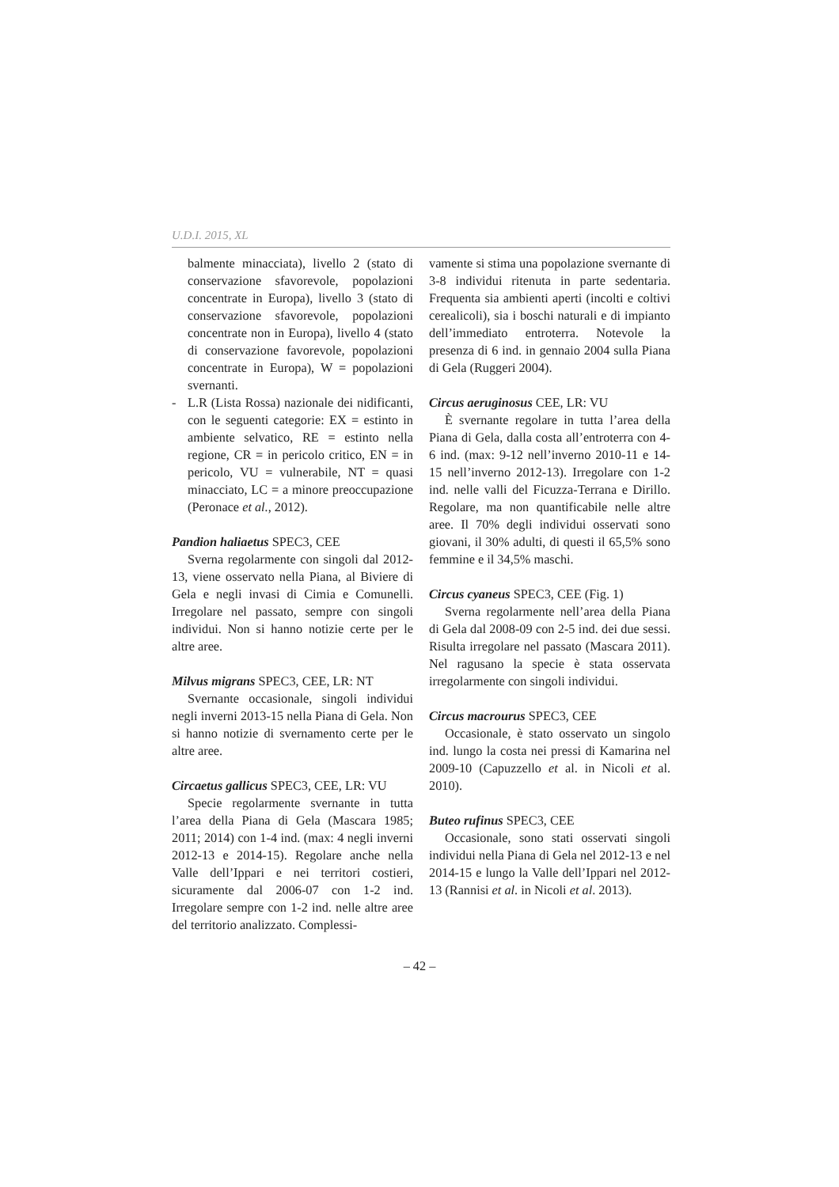U.D.I. 2015, XL
balmente minacciata), livello 2 (stato di conservazione sfavorevole, popolazioni concentrate in Europa), livello 3 (stato di conservazione sfavorevole, popolazioni concentrate non in Europa), livello 4 (stato di conservazione favorevole, popolazioni concentrate in Europa), W = popolazioni svernanti.
- L.R (Lista Rossa) nazionale dei nidificanti, con le seguenti categorie: EX = estinto in ambiente selvatico, RE = estinto nella regione, CR = in pericolo critico, EN = in pericolo, VU = vulnerabile, NT = quasi minacciato, LC = a minore preoccupazione (Peronace et al., 2012).
Pandion haliaetus SPEC3, CEE
Sverna regolarmente con singoli dal 2012-13, viene osservato nella Piana, al Biviere di Gela e negli invasi di Cimia e Comunelli. Irregolare nel passato, sempre con singoli individui. Non si hanno notizie certe per le altre aree.
Milvus migrans SPEC3, CEE, LR: NT
Svernante occasionale, singoli individui negli inverni 2013-15 nella Piana di Gela. Non si hanno notizie di svernamento certe per le altre aree.
Circaetus gallicus SPEC3, CEE, LR: VU
Specie regolarmente svernante in tutta l’area della Piana di Gela (Mascara 1985; 2011; 2014) con 1-4 ind. (max: 4 negli inverni 2012-13 e 2014-15). Regolare anche nella Valle dell’Ippari e nei territori costieri, sicuramente dal 2006-07 con 1-2 ind. Irregolare sempre con 1-2 ind. nelle altre aree del territorio analizzato. Complessi-
vamente si stima una popolazione svernante di 3-8 individui ritenuta in parte sedentaria. Frequenta sia ambienti aperti (incolti e coltivi cerealicoli), sia i boschi naturali e di impianto dell’immediato entroterra. Notevole la presenza di 6 ind. in gennaio 2004 sulla Piana di Gela (Ruggeri 2004).
Circus aeruginosus CEE, LR: VU
È svernante regolare in tutta l’area della Piana di Gela, dalla costa all’entroterra con 4-6 ind. (max: 9-12 nell’inverno 2010-11 e 14-15 nell’inverno 2012-13). Irregolare con 1-2 ind. nelle valli del Ficuzza-Terrana e Dirillo. Regolare, ma non quantificabile nelle altre aree. Il 70% degli individui osservati sono giovani, il 30% adulti, di questi il 65,5% sono femmine e il 34,5% maschi.
Circus cyaneus SPEC3, CEE (Fig. 1)
Sverna regolarmente nell’area della Piana di Gela dal 2008-09 con 2-5 ind. dei due sessi. Risulta irregolare nel passato (Mascara 2011). Nel ragusano la specie è stata osservata irregolarmente con singoli individui.
Circus macrourus SPEC3, CEE
Occasionale, è stato osservato un singolo ind. lungo la costa nei pressi di Kamarina nel 2009-10 (Capuzzello et al. in Nicoli et al. 2010).
Buteo rufinus SPEC3, CEE
Occasionale, sono stati osservati singoli individui nella Piana di Gela nel 2012-13 e nel 2014-15 e lungo la Valle dell’Ippari nel 2012-13 (Rannisi et al. in Nicoli et al. 2013).
– 42 –